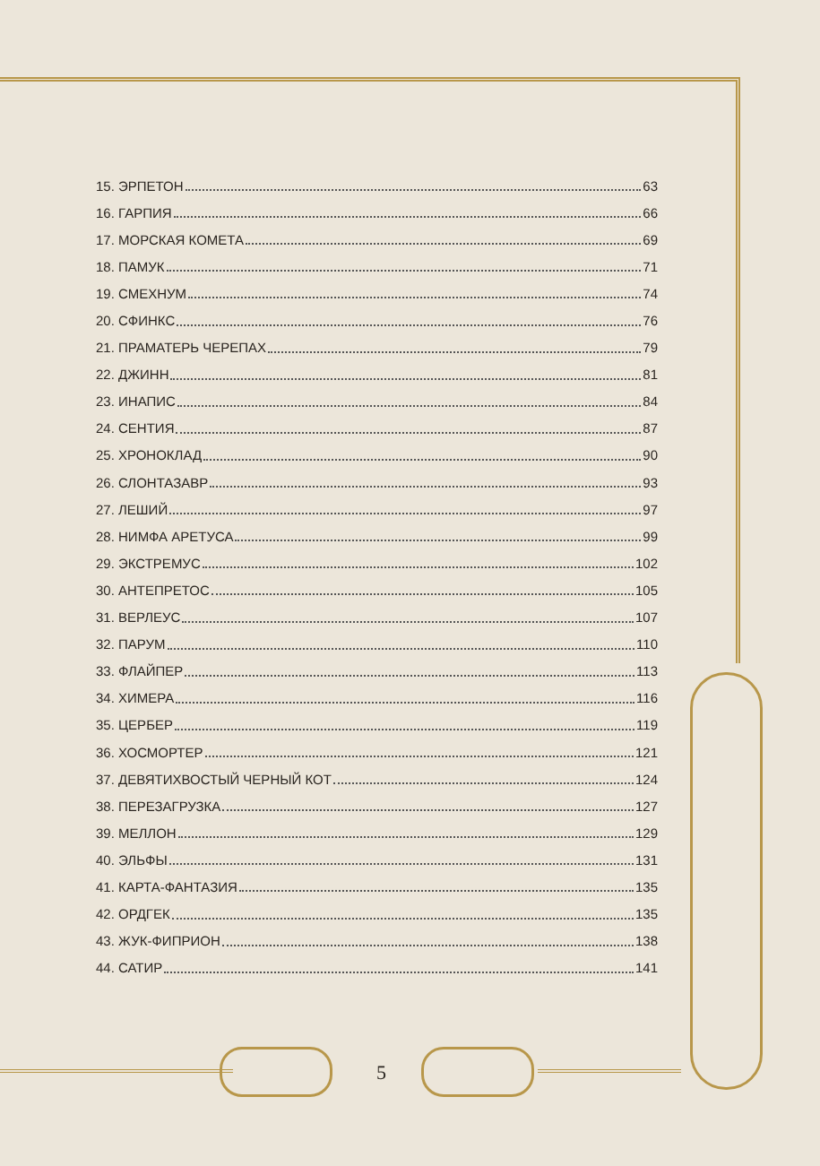15. ЭРПЕТОН 63
16. ГАРПИЯ 66
17. МОРСКАЯ КОМЕТА 69
18. ПАМУК 71
19. СМЕХНУМ 74
20. СФИНКС 76
21. ПРАМАТЕРЬ ЧЕРЕПАХ 79
22. ДЖИНН 81
23. ИНАПИС 84
24. СЕНТИЯ 87
25. ХРОНОКЛАД 90
26. СЛОНТАЗАВР 93
27. ЛЕШИЙ 97
28. НИМФА АРЕТУСА 99
29. ЭКСТРЕМУС 102
30. АНТЕПРЕТОС 105
31. ВЕРЛЕУС 107
32. ПАРУМ 110
33. ФЛАЙПЕР 113
34. ХИМЕРА 116
35. ЦЕРБЕР 119
36. ХОСМОРТЕР 121
37. ДЕВЯТИХВОСТЫЙ ЧЕРНЫЙ КОТ 124
38. ПЕРЕЗАГРУЗКА 127
39. МЕЛЛОН 129
40. ЭЛЬФЫ 131
41. КАРТА-ФАНТАЗИЯ 135
42. ОРДГЕК 135
43. ЖУК-ФИПРИОН 138
44. САТИР 141
5